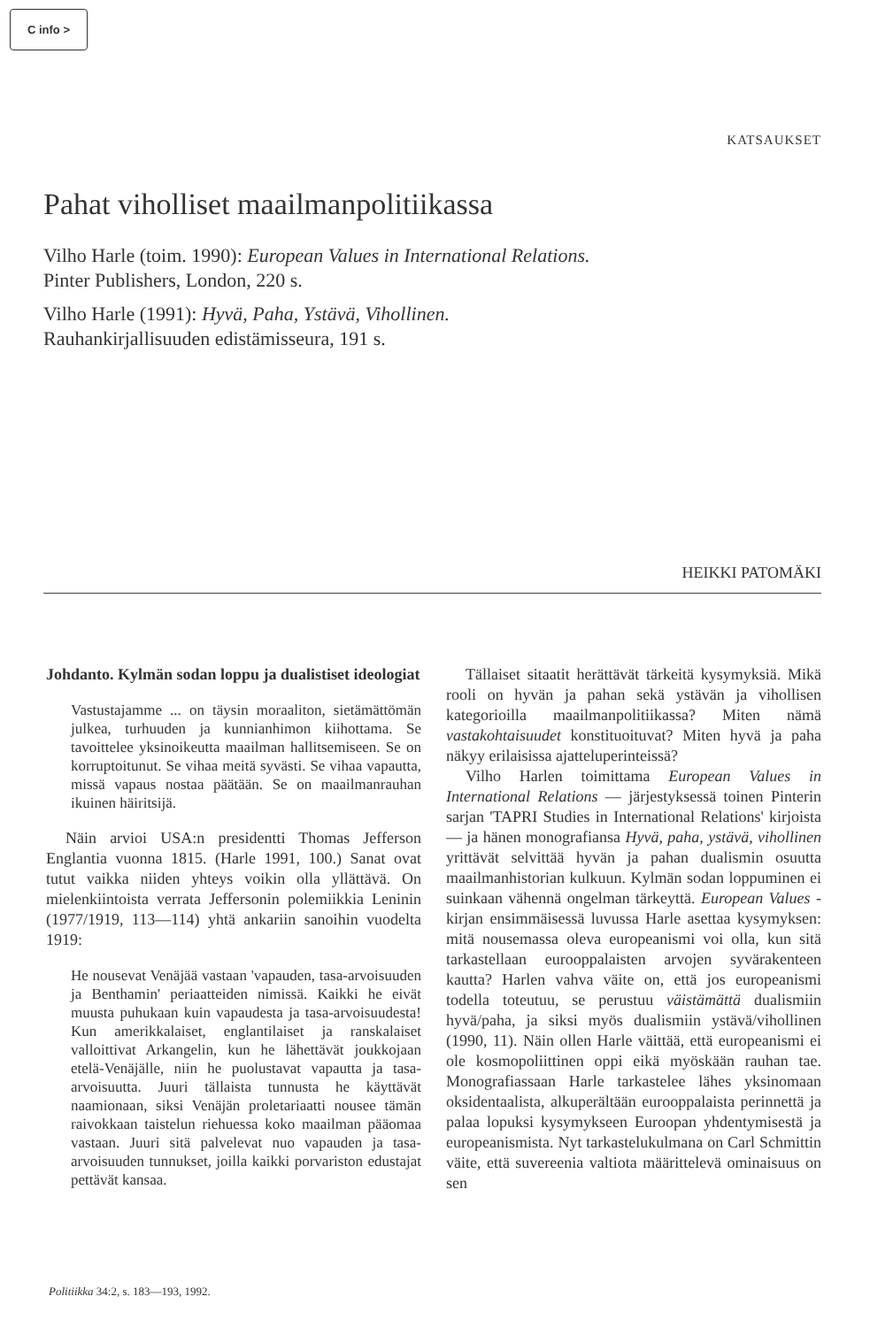C info >
KATSAUKSET
Pahat viholliset maailmanpolitiikassa
Vilho Harle (toim. 1990): European Values in International Relations.
Pinter Publishers, London, 220 s.
Vilho Harle (1991): Hyvä, Paha, Ystävä, Vihollinen.
Rauhankirjallisuuden edistämisseura, 191 s.
HEIKKI PATOMÄKI
Johdanto. Kylmän sodan loppu ja dualistiset ideologiat
Vastustajamme ... on täysin moraaliton, sietämättömän julkea, turhuuden ja kunnianhimon kiihottama. Se tavoittelee yksinoikeutta maailman hallitsemiseen. Se on korruptoitunut. Se vihaa meitä syvästi. Se vihaa vapautta, missä vapaus nostaa päätään. Se on maailmanrauhan ikuinen häiritsijä.
Näin arvioi USA:n presidentti Thomas Jefferson Englantia vuonna 1815. (Harle 1991, 100.) Sanat ovat tutut vaikka niiden yhteys voikin olla yllättävä. On mielenkiintoista verrata Jeffersonin polemiikkia Leninin (1977/1919, 113—114) yhtä ankariin sanoihin vuodelta 1919:
He nousevat Venäjää vastaan 'vapauden, tasa-arvoisuuden ja Benthamin' periaatteiden nimissä. Kaikki he eivät muusta puhukaan kuin vapaudesta ja tasa-arvoisuudesta! Kun amerikkalaiset, englantilaiset ja ranskalaiset valloittivat Arkangelin, kun he lähettävät joukkojaan etelä-Venäjälle, niin he puolustavat vapautta ja tasa-arvoisuutta. Juuri tällaista tunnusta he käyttävät naamionaan, siksi Venäjän proletariaatti nousee tämän raivokkaan taistelun riehuessa koko maailman pääomaa vastaan. Juuri sitä palvelevat nuo vapauden ja tasa-arvoisuuden tunnukset, joilla kaikki porvariston edustajat pettävät kansaa.
Tällaiset sitaatit herättävät tärkeitä kysymyksiä. Mikä rooli on hyvän ja pahan sekä ystävän ja vihollisen kategorioilla maailmanpolitiikassa? Miten nämä vastakohtaisuudet konstituoituvat? Miten hyvä ja paha näkyy erilaisissa ajatteluperinteissä?
Vilho Harlen toimittama European Values in International Relations — järjestyksessä toinen Pinterin sarjan 'TAPRI Studies in International Relations' kirjoista — ja hänen monografiansa Hyvä, paha, ystävä, vihollinen yrittävät selvittää hyvän ja pahan dualismin osuutta maailmanhistorian kulkuun. Kylmän sodan loppuminen ei suinkaan vähennä ongelman tärkeyttä. European Values -kirjan ensimmäisessä luvussa Harle asettaa kysymyksen: mitä nousemassa oleva europeanismi voi olla, kun sitä tarkastellaan eurooppalaisten arvojen syvärakenteen kautta? Harlen vahva väite on, että jos europeanismi todella toteutuu, se perustuu väistämättä dualismiin hyvä/paha, ja siksi myös dualismiin ystävä/vihollinen (1990, 11). Näin ollen Harle väittää, että europeanismi ei ole kosmopoliittinen oppi eikä myöskään rauhan tae. Monografiassaan Harle tarkastelee lähes yksinomaan oksidentaalista, alkuperältään eurooppalaista perinnettä ja palaa lopuksi kysymykseen Euroopan yhdentymisestä ja europeanismista. Nyt tarkastelukulmana on Carl Schmittin väite, että suvereenia valtiota määrittelevä ominaisuus on sen
Politiikka 34:2, s. 183—193, 1992.